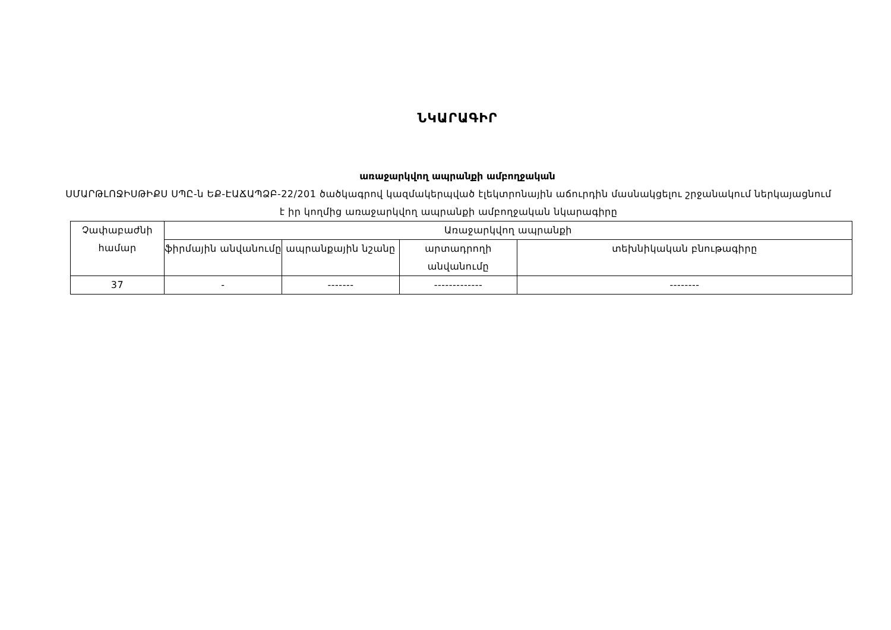ՆԿԱՐԱԳԻՐ
առաջարկվող ապրանքի ամբողջական
ՍՄԱՐԹԼՈՋԻՍԹԻՔՍ ՍՊԸ-ն ԵՔ-ԷԱՃԱՊՁԲ-22/201 ծածկագրով կազմակերպված էլեկտրոնային աճուրդին մասնակցելու շրջանակում ներկայացնում է իր կողմից առաջարկվող ապրանքի ամբողջական նկարագիրը
| Չափաբաժնի համար | Առաջարկվող ապրանքի | | | |
| --- | --- | --- | --- | --- |
| | ֆիրմային անվանումը | ապրանքային նշանը | արտադրողի անվանումը | տեխնիկական բնութագիրը |
| 37 | - | ------- | ------------- | -------- |